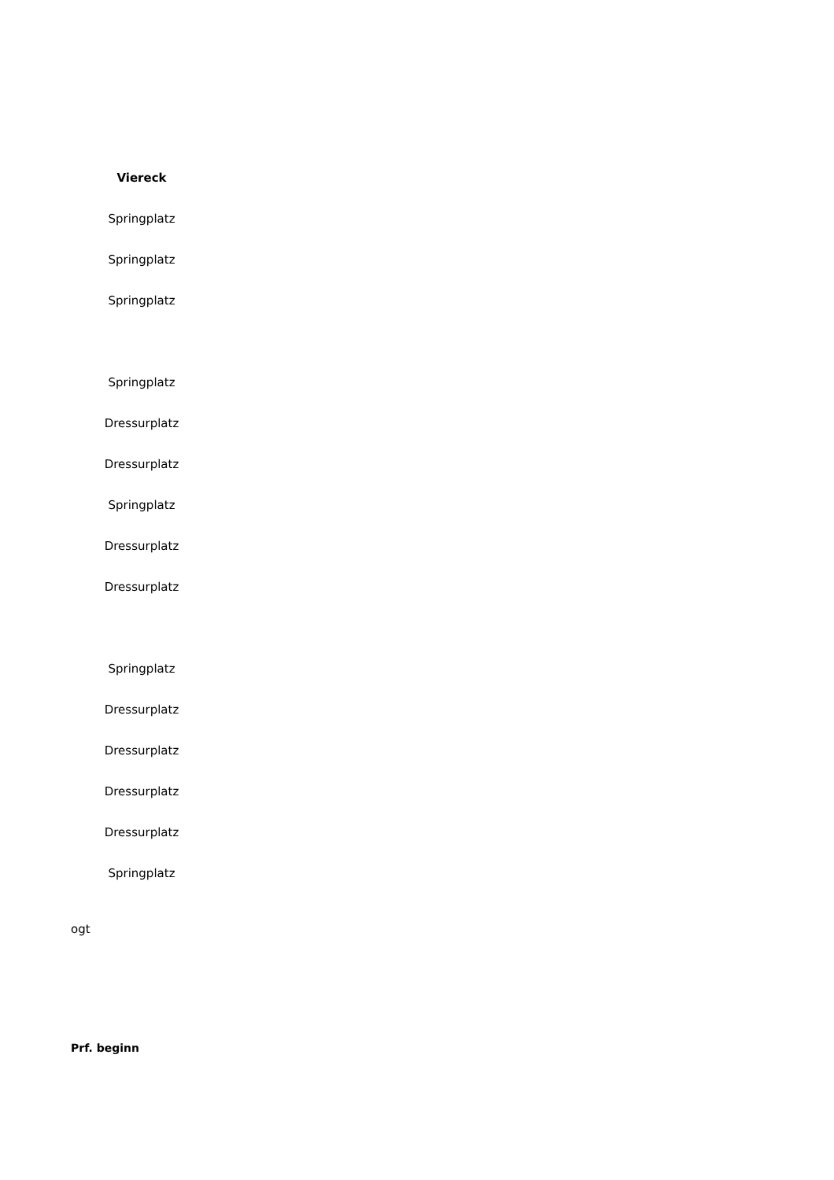| Viereck |
| --- |
| Springplatz |
| Springplatz |
| Springplatz |
| Springplatz |
| Dressurplatz |
| Dressurplatz |
| Springplatz |
| Dressurplatz |
| Dressurplatz |
| Springplatz |
| Dressurplatz |
| Dressurplatz |
| Dressurplatz |
| Dressurplatz |
| Springplatz |
| ogt |
| Prf. beginn |